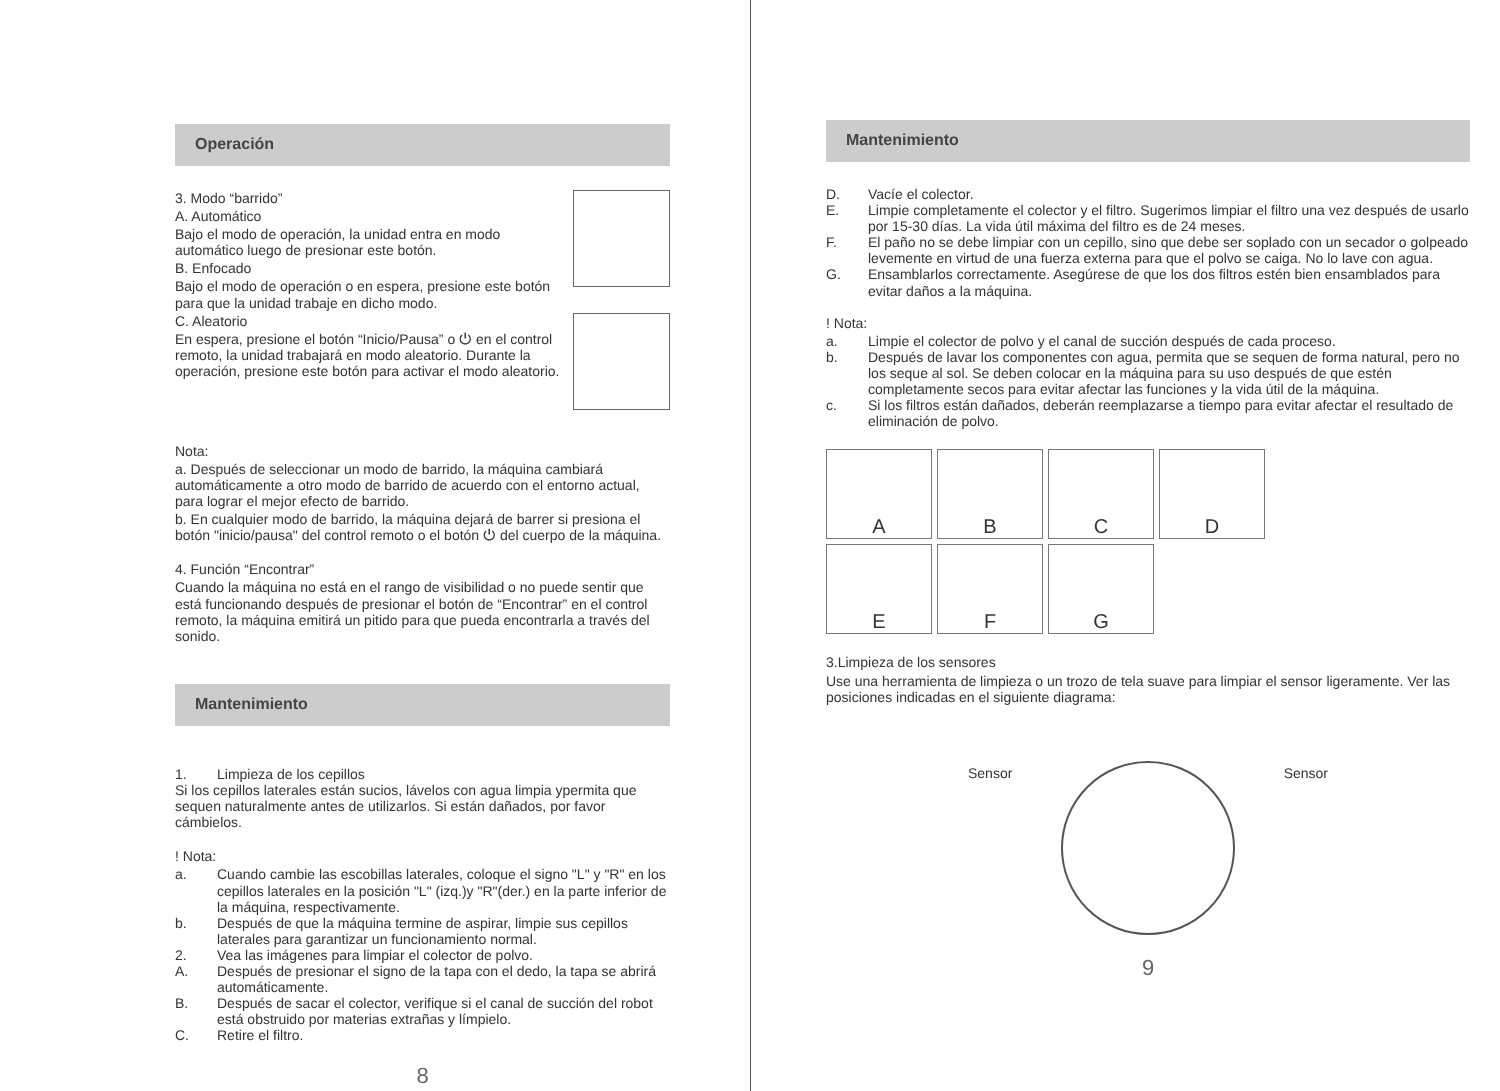Operación
3. Modo “barrido”
A. Automático
Bajo el modo de operación, la unidad entra en modo automático luego de presionar este botón.
B. Enfocado
Bajo el modo de operación o en espera, presione este botón para que la unidad trabaje en dicho modo.
C. Aleatorio
En espera, presione el botón “Inicio/Pausa” o ⏻ en el control remoto, la unidad trabajará en modo aleatorio. Durante la operación, presione este botón para activar el modo aleatorio.
Nota:
a. Después de seleccionar un modo de barrido, la máquina cambiará automáticamente a otro modo de barrido de acuerdo con el entorno actual, para lograr el mejor efecto de barrido.
b. En cualquier modo de barrido, la máquina dejará de barrer si presiona el botón "inicio/pausa" del control remoto o el botón ⏻ del cuerpo de la máquina.
4. Función “Encontrar”
Cuando la máquina no está en el rango de visibilidad o no puede sentir que está funcionando después de presionar el botón de “Encontrar” en el control remoto, la máquina emitirá un pitido para que pueda encontrarla a través del sonido.
Mantenimiento
1. Limpieza de los cepillos
Si los cepillos laterales están sucios, lávelos con agua limpia ypermita que sequen naturalmente antes de utilizarlos. Si están dañados, por favor cámbielos.
! Nota:
a. Cuando cambie las escobillas laterales, coloque el signo "L" y "R" en los cepillos laterales en la posición "L" (izq.)y "R"(der.) en la parte inferior de la máquina, respectivamente.
b. Después de que la máquina termine de aspirar, limpie sus cepillos laterales para garantizar un funcionamiento normal.
2. Vea las imágenes para limpiar el colector de polvo.
A. Después de presionar el signo de la tapa con el dedo, la tapa se abrirá automáticamente.
B. Después de sacar el colector, verifique si el canal de succión del robot está obstruido por materias extrañas y límpielo.
C. Retire el filtro.
8
Mantenimiento
D. Vacíe el colector.
E. Limpie completamente el colector y el filtro. Sugerimos limpiar el filtro una vez después de usarlo por 15-30 días. La vida útil máxima del filtro es de 24 meses.
F. El paño no se debe limpiar con un cepillo, sino que debe ser soplado con un secador o golpeado levemente en virtud de una fuerza externa para que el polvo se caiga. No lo lave con agua.
G. Ensamblarlos correctamente. Asegúrese de que los dos filtros estén bien ensamblados para evitar daños a la máquina.
! Nota:
a. Limpie el colector de polvo y el canal de succión después de cada proceso.
b. Después de lavar los componentes con agua, permita que se sequen de forma natural, pero no los seque al sol. Se deben colocar en la máquina para su uso después de que estén completamente secos para evitar afectar las funciones y la vida útil de la máquina.
c. Si los filtros están dañados, deberán reemplazarse a tiempo para evitar afectar el resultado de eliminación de polvo.
A
B
C
D
E
F
G
3.Limpieza de los sensores
Use una herramienta de limpieza o un trozo de tela suave para limpiar el sensor ligeramente. Ver las posiciones indicadas en el siguiente diagrama:
Sensor Sensor
9